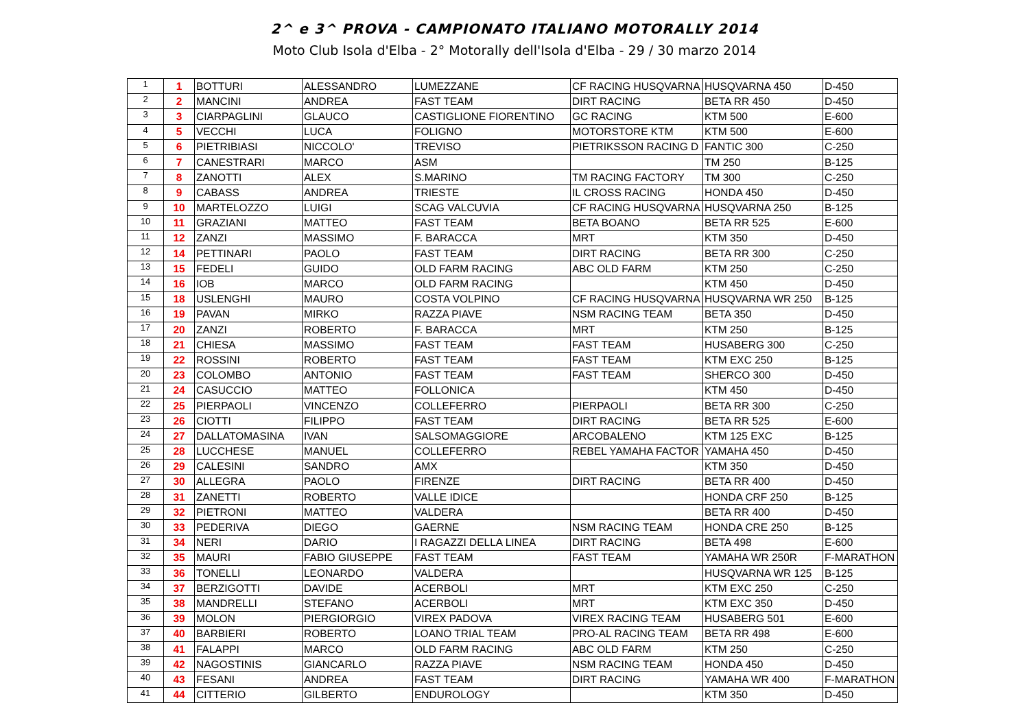2^ e 3^ PROVA - CAMPIONATO ITALIANO MOTORALLY 2014
Moto Club Isola d'Elba - 2° Motorally dell'Isola d'Elba - 29 / 30 marzo 2014
| 1 | 1 | BOTTURI | ALESSANDRO | LUMEZZANE | CF RACING HUSQVARNA | HUSQVARNA 450 | D-450 |
| 2 | 2 | MANCINI | ANDREA | FAST TEAM | DIRT RACING | BETA RR 450 | D-450 |
| 3 | 3 | CIARPAGLINI | GLAUCO | CASTIGLIONE FIORENTINO | GC RACING | KTM 500 | E-600 |
| 4 | 5 | VECCHI | LUCA | FOLIGNO | MOTORSTORE KTM | KTM 500 | E-600 |
| 5 | 6 | PIETRIBIASI | NICCOLO' | TREVISO | PIETRIKSSON RACING D | FANTIC 300 | C-250 |
| 6 | 7 | CANESTRARI | MARCO | ASM | | TM 250 | B-125 |
| 7 | 8 | ZANOTTI | ALEX | S.MARINO | TM RACING FACTORY | TM 300 | C-250 |
| 8 | 9 | CABASS | ANDREA | TRIESTE | IL CROSS RACING | HONDA 450 | D-450 |
| 9 | 10 | MARTELOZZO | LUIGI | SCAG VALCUVIA | CF RACING HUSQVARNA | HUSQVARNA 250 | B-125 |
| 10 | 11 | GRAZIANI | MATTEO | FAST TEAM | BETA BOANO | BETA RR 525 | E-600 |
| 11 | 12 | ZANZI | MASSIMO | F. BARACCA | MRT | KTM 350 | D-450 |
| 12 | 14 | PETTINARI | PAOLO | FAST TEAM | DIRT RACING | BETA RR 300 | C-250 |
| 13 | 15 | FEDELI | GUIDO | OLD FARM RACING | ABC OLD FARM | KTM 250 | C-250 |
| 14 | 16 | IOB | MARCO | OLD FARM RACING | | KTM 450 | D-450 |
| 15 | 18 | USLENGHI | MAURO | COSTA VOLPINO | CF RACING HUSQVARNA | HUSQVARNA WR 250 | B-125 |
| 16 | 19 | PAVAN | MIRKO | RAZZA PIAVE | NSM RACING TEAM | BETA 350 | D-450 |
| 17 | 20 | ZANZI | ROBERTO | F. BARACCA | MRT | KTM 250 | B-125 |
| 18 | 21 | CHIESA | MASSIMO | FAST TEAM | FAST TEAM | HUSABERG 300 | C-250 |
| 19 | 22 | ROSSINI | ROBERTO | FAST TEAM | FAST TEAM | KTM EXC 250 | B-125 |
| 20 | 23 | COLOMBO | ANTONIO | FAST TEAM | FAST TEAM | SHERCO 300 | D-450 |
| 21 | 24 | CASUCCIO | MATTEO | FOLLONICA | | KTM 450 | D-450 |
| 22 | 25 | PIERPAOLI | VINCENZO | COLLEFERRO | PIERPAOLI | BETA RR 300 | C-250 |
| 23 | 26 | CIOTTI | FILIPPO | FAST TEAM | DIRT RACING | BETA RR 525 | E-600 |
| 24 | 27 | DALLATOMASINA | IVAN | SALSOMAGGIORE | ARCOBALENO | KTM 125 EXC | B-125 |
| 25 | 28 | LUCCHESE | MANUEL | COLLEFERRO | REBEL YAMAHA FACTOR | YAMAHA 450 | D-450 |
| 26 | 29 | CALESINI | SANDRO | AMX | | KTM 350 | D-450 |
| 27 | 30 | ALLEGRA | PAOLO | FIRENZE | DIRT RACING | BETA RR 400 | D-450 |
| 28 | 31 | ZANETTI | ROBERTO | VALLE IDICE | | HONDA CRF 250 | B-125 |
| 29 | 32 | PIETRONI | MATTEO | VALDERA | | BETA RR 400 | D-450 |
| 30 | 33 | PEDERIVA | DIEGO | GAERNE | NSM RACING TEAM | HONDA CRE 250 | B-125 |
| 31 | 34 | NERI | DARIO | I RAGAZZI DELLA LINEA | DIRT RACING | BETA 498 | E-600 |
| 32 | 35 | MAURI | FABIO GIUSEPPE | FAST TEAM | FAST TEAM | YAMAHA WR 250R | F-MARATHON |
| 33 | 36 | TONELLI | LEONARDO | VALDERA | | HUSQVARNA WR 125 | B-125 |
| 34 | 37 | BERZIGOTTI | DAVIDE | ACERBOLI | MRT | KTM EXC 250 | C-250 |
| 35 | 38 | MANDRELLI | STEFANO | ACERBOLI | MRT | KTM EXC 350 | D-450 |
| 36 | 39 | MOLON | PIERGIORGIO | VIREX PADOVA | VIREX RACING TEAM | HUSABERG 501 | E-600 |
| 37 | 40 | BARBIERI | ROBERTO | LOANO TRIAL TEAM | PRO-AL RACING TEAM | BETA RR 498 | E-600 |
| 38 | 41 | FALAPPI | MARCO | OLD FARM RACING | ABC OLD FARM | KTM 250 | C-250 |
| 39 | 42 | NAGOSTINIS | GIANCARLO | RAZZA PIAVE | NSM RACING TEAM | HONDA 450 | D-450 |
| 40 | 43 | FESANI | ANDREA | FAST TEAM | DIRT RACING | YAMAHA WR 400 | F-MARATHON |
| 41 | 44 | CITTERIO | GILBERTO | ENDUROLOGY | | KTM 350 | D-450 |